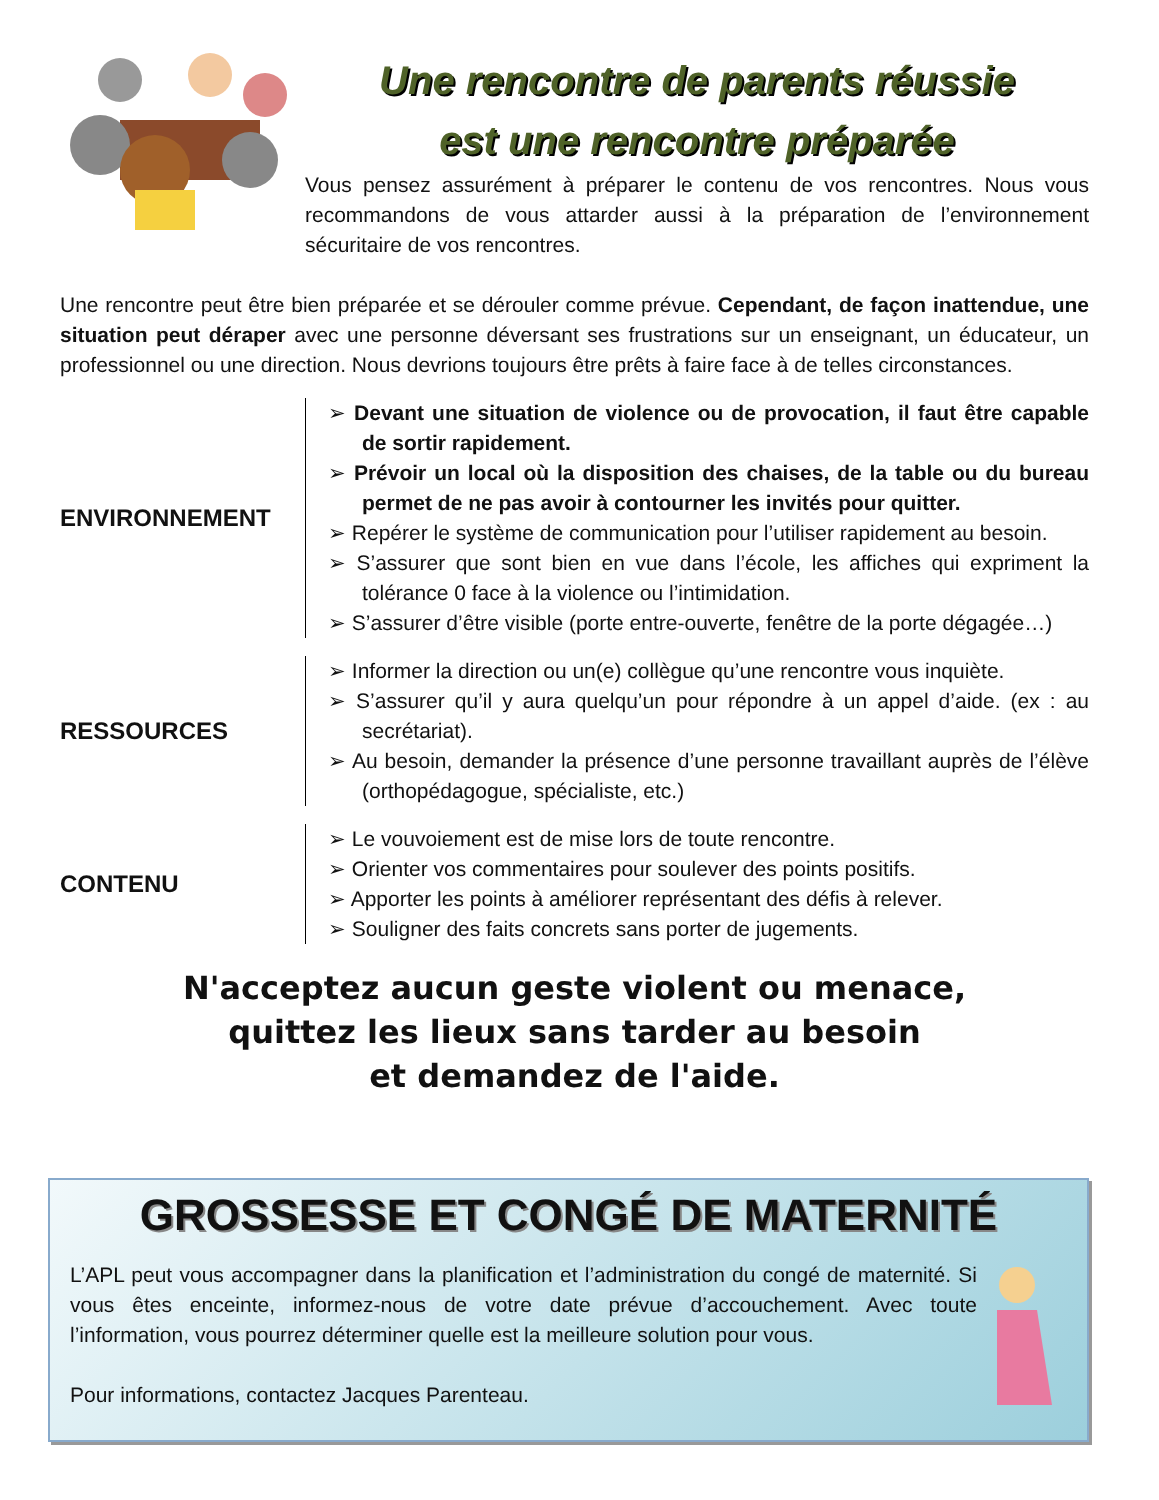Une rencontre de parents réussie
est une rencontre préparée
Vous pensez assurément à préparer le contenu de vos rencontres. Nous vous recommandons de vous attarder aussi à la préparation de l’environnement sécuritaire de vos rencontres.
Une rencontre peut être bien préparée et se dérouler comme prévue. Cependant, de façon inattendue, une situation peut déraper avec une personne déversant ses frustrations sur un enseignant, un éducateur, un professionnel ou une direction. Nous devrions toujours être prêts à faire face à de telles circonstances.
ENVIRONNEMENT
➢ Devant une situation de violence ou de provocation, il faut être capable de sortir rapidement.
➢ Prévoir un local où la disposition des chaises, de la table ou du bureau permet de ne pas avoir à contourner les invités pour quitter.
➢ Repérer le système de communication pour l’utiliser rapidement au besoin.
➢ S’assurer que sont bien en vue dans l’école, les affiches qui expriment la tolérance 0 face à la violence ou l’intimidation.
➢ S’assurer d’être visible (porte entre-ouverte, fenêtre de la porte dégagée…)
RESSOURCES
➢ Informer la direction ou un(e) collègue qu’une rencontre vous inquiète.
➢ S’assurer qu’il y aura quelqu’un pour répondre à un appel d’aide. (ex : au secrétariat).
➢ Au besoin, demander la présence d’une personne travaillant auprès de l’élève (orthopédagogue, spécialiste, etc.)
CONTENU
➢ Le vouvoiement est de mise lors de toute rencontre.
➢ Orienter vos commentaires pour soulever des points positifs.
➢ Apporter les points à améliorer représentant des défis à relever.
➢ Souligner des faits concrets sans porter de jugements.
N'acceptez aucun geste violent ou menace,
quittez les lieux sans tarder au besoin
et demandez de l'aide.
GROSSESSE ET CONGÉ DE MATERNITÉ
L’APL peut vous accompagner dans la planification et l’administration du congé de maternité. Si vous êtes enceinte, informez-nous de votre date prévue d’accouchement. Avec toute l’information, vous pourrez déterminer quelle est la meilleure solution pour vous.
Pour informations, contactez Jacques Parenteau.